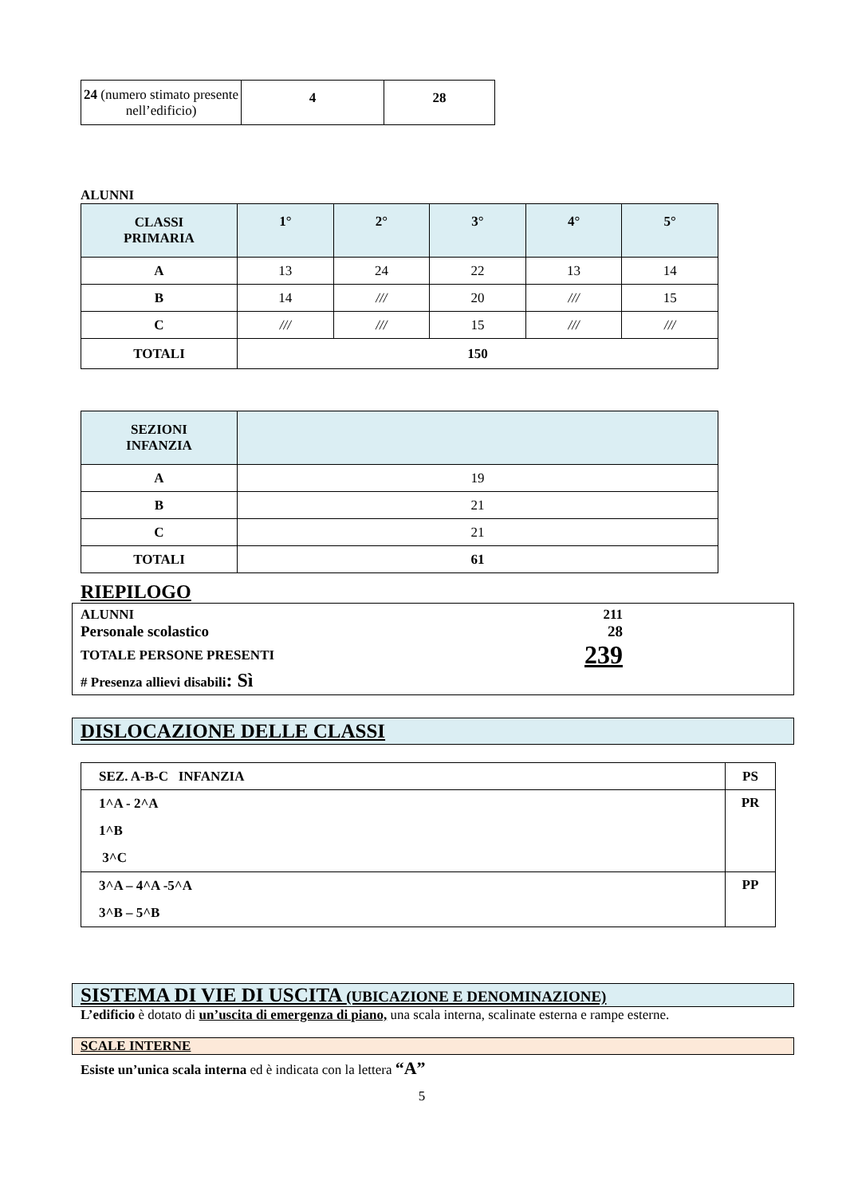| 24 (numero stimato presente nell’edificio) | 4 | 28 |
ALUNNI
| CLASSI PRIMARIA | 1° | 2° | 3° | 4° | 5° |
| --- | --- | --- | --- | --- | --- |
| A | 13 | 24 | 22 | 13 | 14 |
| B | 14 | /// | 20 | /// | 15 |
| C | /// | /// | 15 | /// | /// |
| TOTALI | 150 | | | | |
| SEZIONI INFANZIA | |
| --- | --- |
| A | 19 |
| B | 21 |
| C | 21 |
| TOTALI | 61 |
RIEPILOGO
ALUNNI 211
Personale scolastico 28
TOTALE PERSONE PRESENTI 239
# Presenza allievi disabili: Sì
DISLOCAZIONE DELLE CLASSI
| SEZ. A-B-C INFANZIA | PS |
| 1^A - 2^A 1^B 3^C | PR |
| 3^A – 4^A -5^A 3^B – 5^B | PP |
SISTEMA DI VIE DI USCITA (UBICAZIONE E DENOMINAZIONE)
L’edificio è dotato di un’uscita di emergenza di piano, una scala interna, scalinate esterna e rampe esterne.
SCALE INTERNE
Esiste un’unica scala interna ed è indicata con la lettera “A”
5